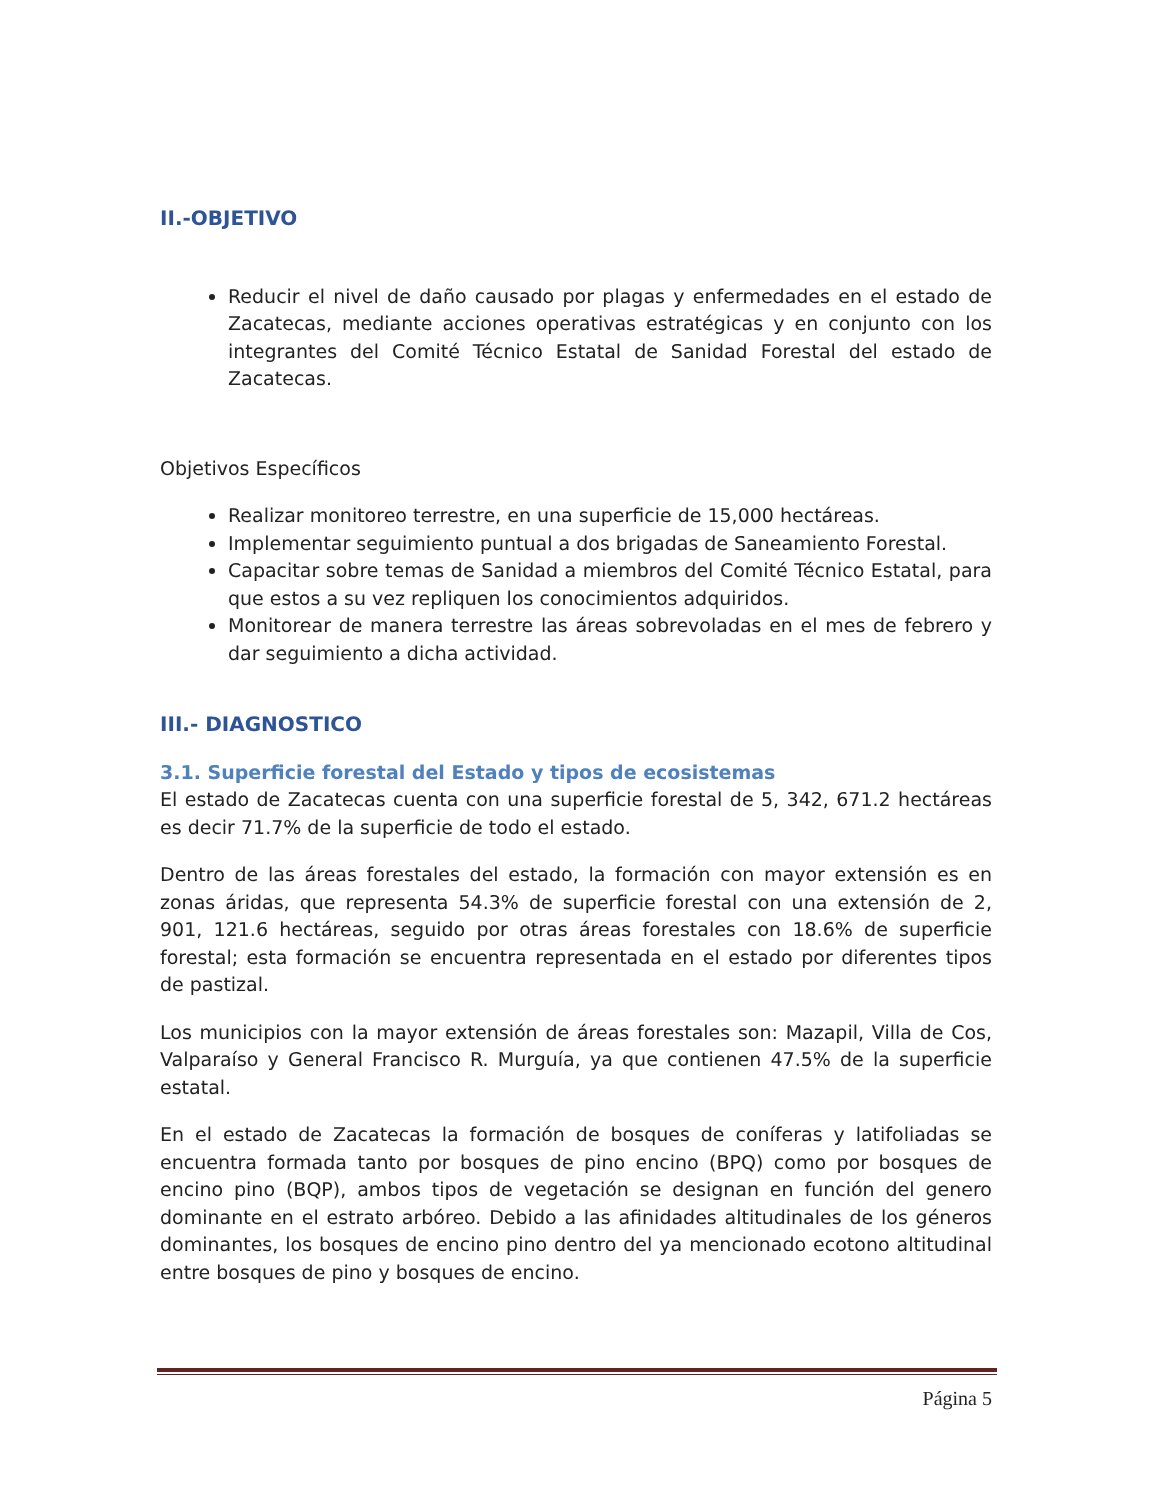II.-OBJETIVO
Reducir el nivel de daño causado por plagas y enfermedades en el estado de Zacatecas, mediante acciones operativas estratégicas y en conjunto con los integrantes del Comité Técnico Estatal de Sanidad Forestal del estado de Zacatecas.
Objetivos Específicos
Realizar monitoreo terrestre, en una superficie de 15,000 hectáreas.
Implementar seguimiento puntual a dos brigadas de Saneamiento Forestal.
Capacitar sobre temas de Sanidad a miembros del Comité Técnico Estatal, para que estos a su vez repliquen los conocimientos adquiridos.
Monitorear de manera terrestre las áreas sobrevoladas en el mes de febrero y dar seguimiento a dicha actividad.
III.- DIAGNOSTICO
3.1. Superficie forestal del Estado y tipos de ecosistemas
El estado de Zacatecas cuenta con una superficie forestal de 5, 342, 671.2 hectáreas es decir 71.7% de la superficie de todo el estado.
Dentro de las áreas forestales del estado, la formación con mayor extensión es en zonas áridas, que representa 54.3% de superficie forestal con una extensión de 2, 901, 121.6 hectáreas, seguido por otras áreas forestales con 18.6% de superficie forestal; esta formación se encuentra representada en el estado por diferentes tipos de pastizal.
Los municipios con la mayor extensión de áreas forestales son: Mazapil, Villa de Cos, Valparaíso y General Francisco R. Murguía, ya que contienen 47.5% de la superficie estatal.
En el estado de Zacatecas la formación de bosques de coníferas y latifoliadas se encuentra formada tanto por bosques de pino encino (BPQ) como por bosques de encino pino (BQP), ambos tipos de vegetación se designan en función del genero dominante en el estrato arbóreo. Debido a las afinidades altitudinales de los géneros dominantes, los bosques de encino pino dentro del ya mencionado ecotono altitudinal entre bosques de pino y bosques de encino.
Página 5